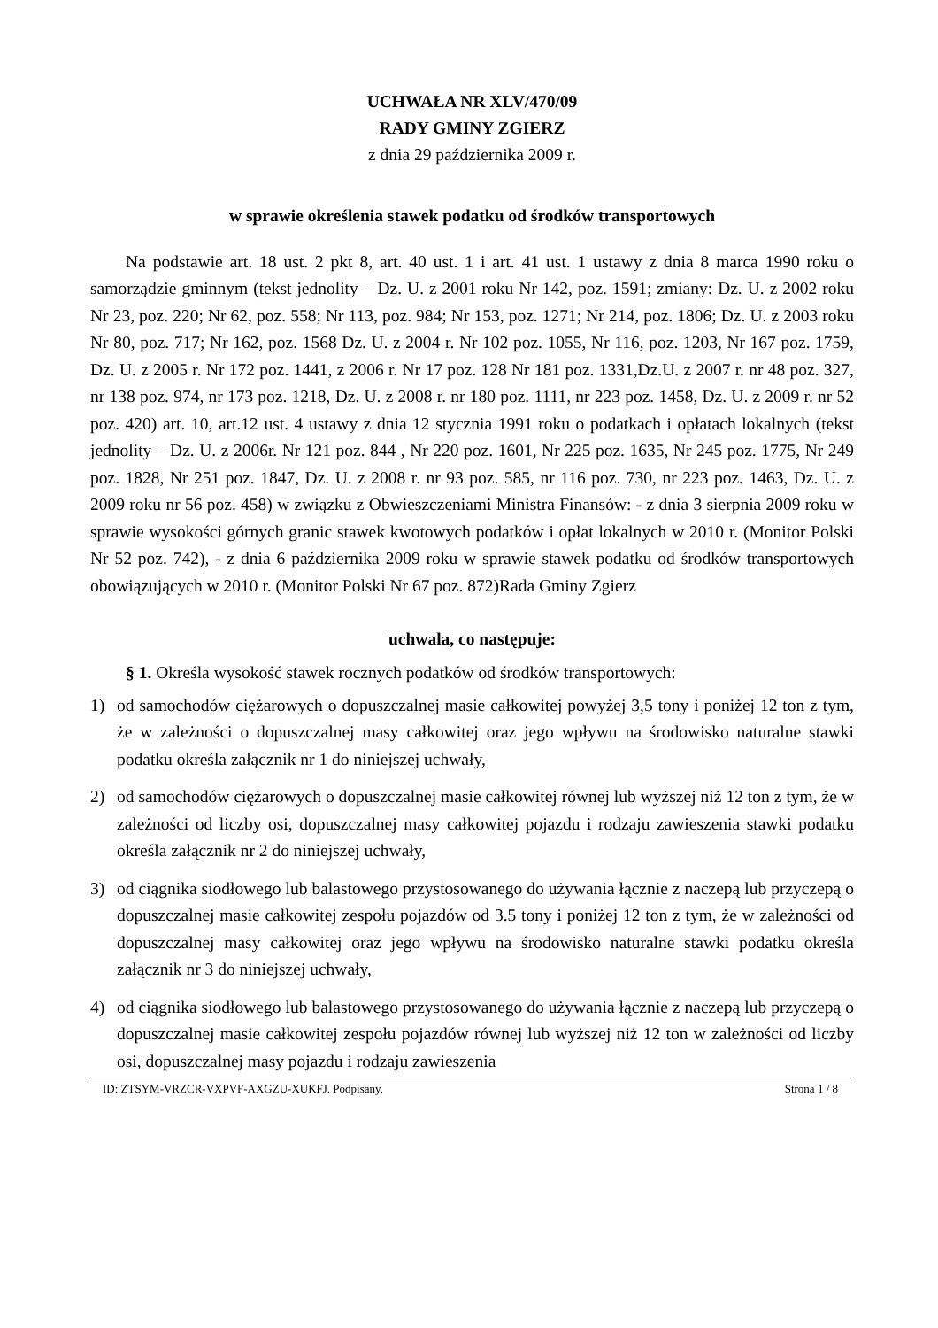UCHWAŁA NR XLV/470/09
RADY GMINY ZGIERZ
z dnia 29 października 2009 r.
w sprawie określenia stawek podatku od środków transportowych
Na podstawie art. 18 ust. 2 pkt 8, art. 40 ust. 1 i art. 41 ust. 1 ustawy z dnia 8 marca 1990 roku o samorządzie gminnym (tekst jednolity – Dz. U. z 2001 roku Nr 142, poz. 1591; zmiany: Dz. U. z 2002 roku Nr 23, poz. 220; Nr 62, poz. 558; Nr 113, poz. 984; Nr 153, poz. 1271; Nr 214, poz. 1806; Dz. U. z 2003 roku Nr 80, poz. 717; Nr 162, poz. 1568 Dz. U. z 2004 r. Nr 102 poz. 1055, Nr 116, poz. 1203, Nr 167 poz. 1759, Dz. U. z 2005 r. Nr 172 poz. 1441, z 2006 r. Nr 17 poz. 128 Nr 181 poz. 1331,Dz.U. z 2007 r. nr 48 poz. 327, nr 138 poz. 974, nr 173 poz. 1218, Dz. U. z 2008 r. nr 180 poz. 1111, nr 223 poz. 1458, Dz. U. z 2009 r. nr 52 poz. 420) art. 10, art.12 ust. 4 ustawy z dnia 12 stycznia 1991 roku o podatkach i opłatach lokalnych (tekst jednolity – Dz. U. z 2006r. Nr 121 poz. 844 , Nr 220 poz. 1601, Nr 225 poz. 1635, Nr 245 poz. 1775, Nr 249 poz. 1828, Nr 251 poz. 1847, Dz. U. z 2008 r. nr 93 poz. 585, nr 116 poz. 730, nr 223 poz. 1463, Dz. U. z 2009 roku nr 56 poz. 458) w związku z Obwieszczeniami Ministra Finansów: - z dnia 3 sierpnia 2009 roku w sprawie wysokości górnych granic stawek kwotowych podatków i opłat lokalnych w 2010 r. (Monitor Polski Nr 52 poz. 742), - z dnia 6 października 2009 roku w sprawie stawek podatku od środków transportowych obowiązujących w 2010 r. (Monitor Polski Nr 67 poz. 872)Rada Gminy Zgierz
uchwala, co następuje:
§ 1. Określa wysokość stawek rocznych podatków od środków transportowych:
1) od samochodów ciężarowych o dopuszczalnej masie całkowitej powyżej 3,5 tony i poniżej 12 ton z tym, że w zależności o dopuszczalnej masy całkowitej oraz jego wpływu na środowisko naturalne stawki podatku określa załącznik nr 1 do niniejszej uchwały,
2) od samochodów ciężarowych o dopuszczalnej masie całkowitej równej lub wyższej niż 12 ton z tym, że w zależności od liczby osi, dopuszczalnej masy całkowitej pojazdu i rodzaju zawieszenia stawki podatku określa załącznik nr 2 do niniejszej uchwały,
3) od ciągnika siodłowego lub balastowego przystosowanego do używania łącznie z naczepą lub przyczepą o dopuszczalnej masie całkowitej zespołu pojazdów od 3.5 tony i poniżej 12 ton z tym, że w zależności od dopuszczalnej masy całkowitej oraz jego wpływu na środowisko naturalne stawki podatku określa załącznik nr 3 do niniejszej uchwały,
4) od ciągnika siodłowego lub balastowego przystosowanego do używania łącznie z naczepą lub przyczepą o dopuszczalnej masie całkowitej zespołu pojazdów równej lub wyższej niż 12 ton w zależności od liczby osi, dopuszczalnej masy pojazdu i rodzaju zawieszenia
ID: ZTSYM-VRZCR-VXPVF-AXGZU-XUKFJ. Podpisany. Strona 1 / 8